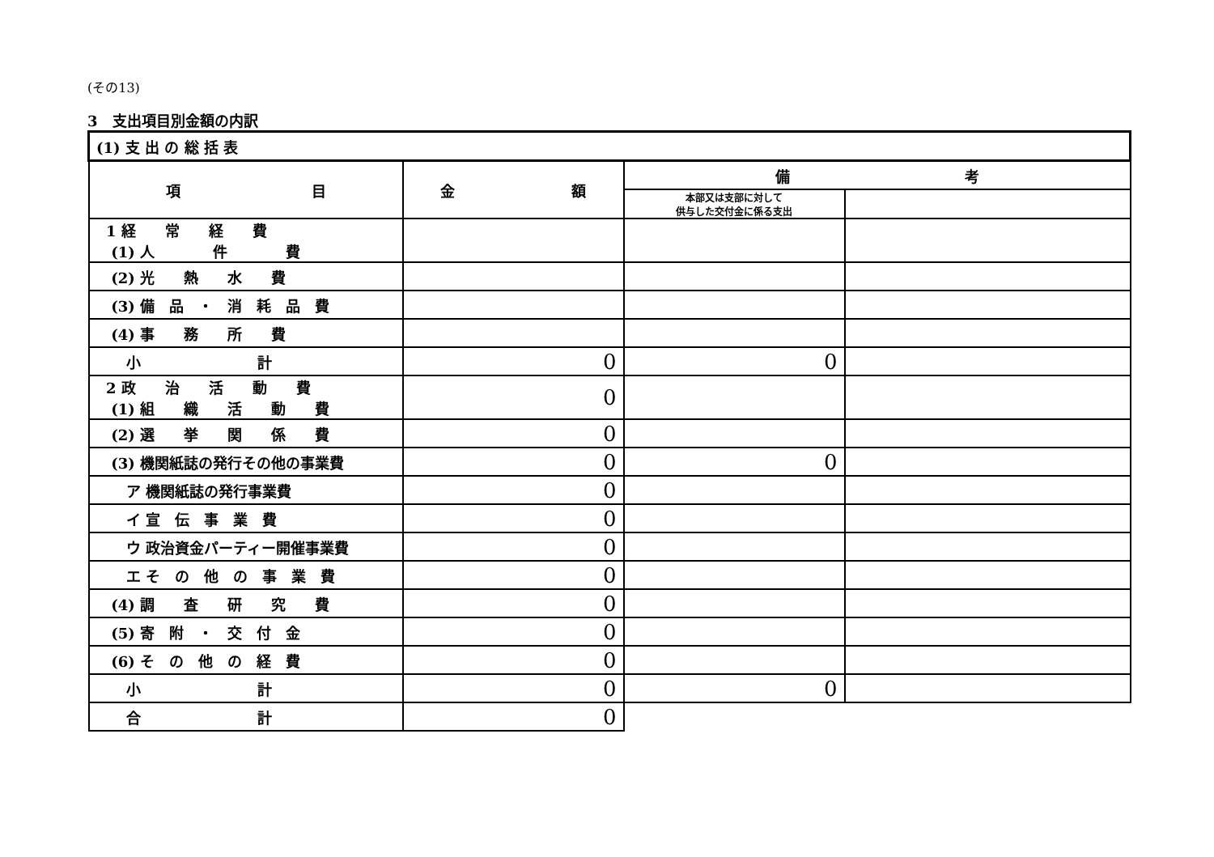(その13)
3　支出項目別金額の内訳
| (1) 支 出 の 総 括 表 | | | |
| 項 目 | 金 額 | 備 考 | |
| | | 本部又は支部に対して 供与した交付金に係る支出 | |
| 1 経 常 経 費 (1) 人 件 費 | | | |
| (2) 光 熱 水 費 | | | |
| (3) 備 品 ・ 消 耗 品 費 | | | |
| (4) 事 務 所 費 | | | |
| 小 計 | 0 | 0 | |
| 2 政 治 活 動 費 (1) 組 織 活 動 費 | 0 | | |
| (2) 選 挙 関 係 費 | 0 | | |
| (3) 機関紙誌の発行その他の事業費 | 0 | 0 | |
| ア 機関紙誌の発行事業費 | 0 | | |
| イ 宣 伝 事 業 費 | 0 | | |
| ウ 政治資金パーティー開催事業費 | 0 | | |
| エ そ の 他 の 事 業 費 | 0 | | |
| (4) 調 査 研 究 費 | 0 | | |
| (5) 寄 附 ・ 交 付 金 | 0 | | |
| (6) そ の 他 の 経 費 | 0 | | |
| 小 計 | 0 | 0 | |
| 合 計 | 0 | | |